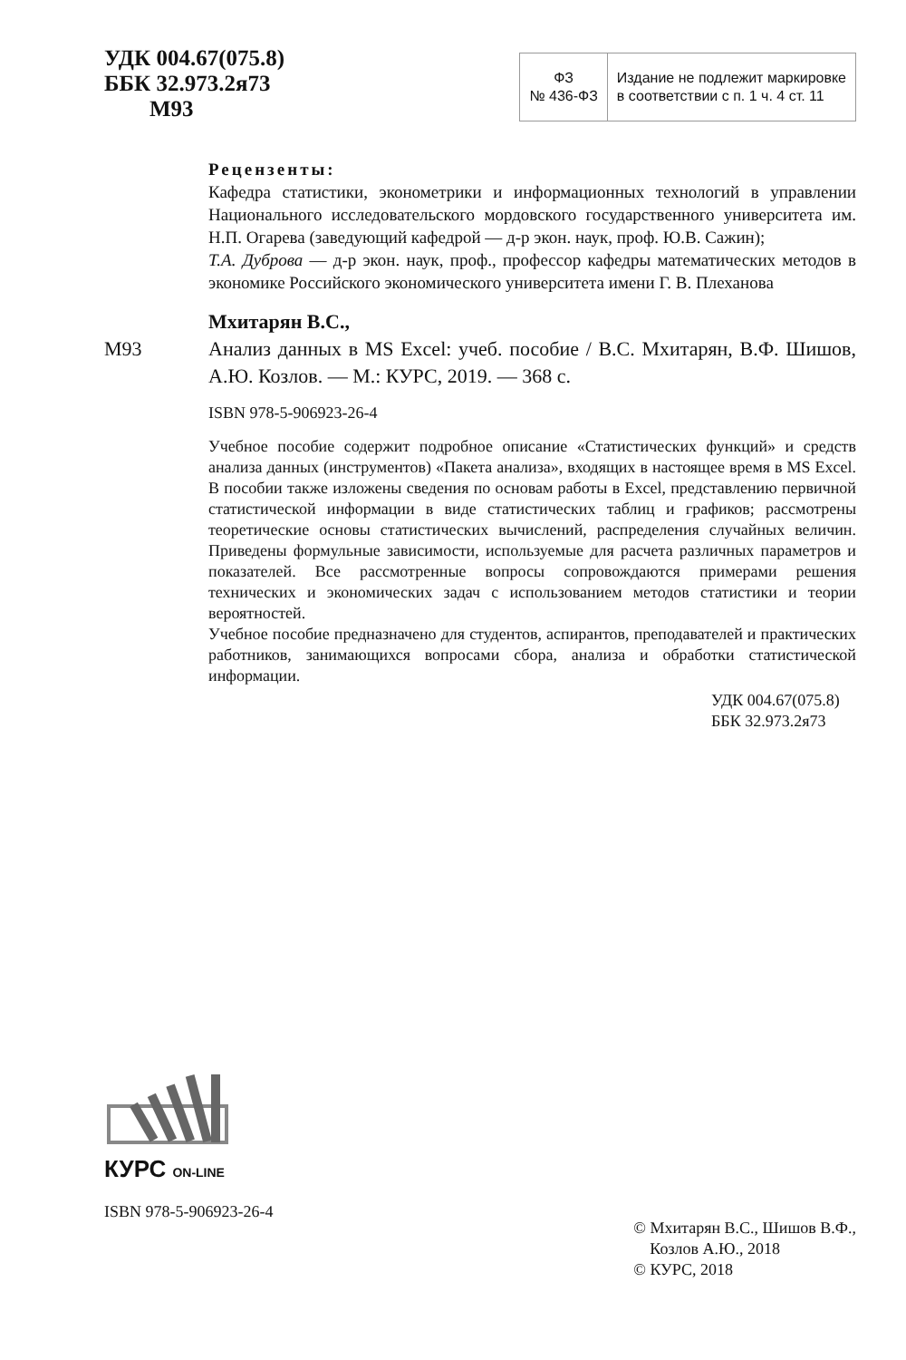УДК 004.67(075.8)
ББК 32.973.2я73
М93
| ФЗ № 436-ФЗ | Издание не подлежит маркировке в соответствии с п. 1 ч. 4 ст. 11 |
Рецензенты:
Кафедра статистики, эконометрики и информационных технологий в управлении Национального исследовательского мордовского государственного университета им. Н.П. Огарева (заведующий кафедрой — д-р экон. наук, проф. Ю.В. Сажин);
Т.А. Дуброва — д-р экон. наук, проф., профессор кафедры математических методов в экономике Российского экономического университета имени Г. В. Плеханова
Мхитарян В.С.,
М93 Анализ данных в MS Excel: учеб. пособие / В.С. Мхитарян, В.Ф. Шишов, А.Ю. Козлов. — М.: КУРС, 2019. — 368 с.
ISBN 978-5-906923-26-4
Учебное пособие содержит подробное описание «Статистических функций» и средств анализа данных (инструментов) «Пакета анализа», входящих в настоящее время в MS Excel. В пособии также изложены сведения по основам работы в Excel, представлению первичной статистической информации в виде статистических таблиц и графиков; рассмотрены теоретические основы статистических вычислений, распределения случайных величин. Приведены формульные зависимости, используемые для расчета различных параметров и показателей. Все рассмотренные вопросы сопровождаются примерами решения технических и экономических задач с использованием методов статистики и теории вероятностей.
Учебное пособие предназначено для студентов, аспирантов, преподавателей и практических работников, занимающихся вопросами сбора, анализа и обработки статистической информации.
УДК 004.67(075.8)
ББК 32.973.2я73
КУРС ON-LINE
ISBN 978-5-906923-26-4
© Мхитарян В.С., Шишов В.Ф.,
Козлов А.Ю., 2018
© КУРС, 2018